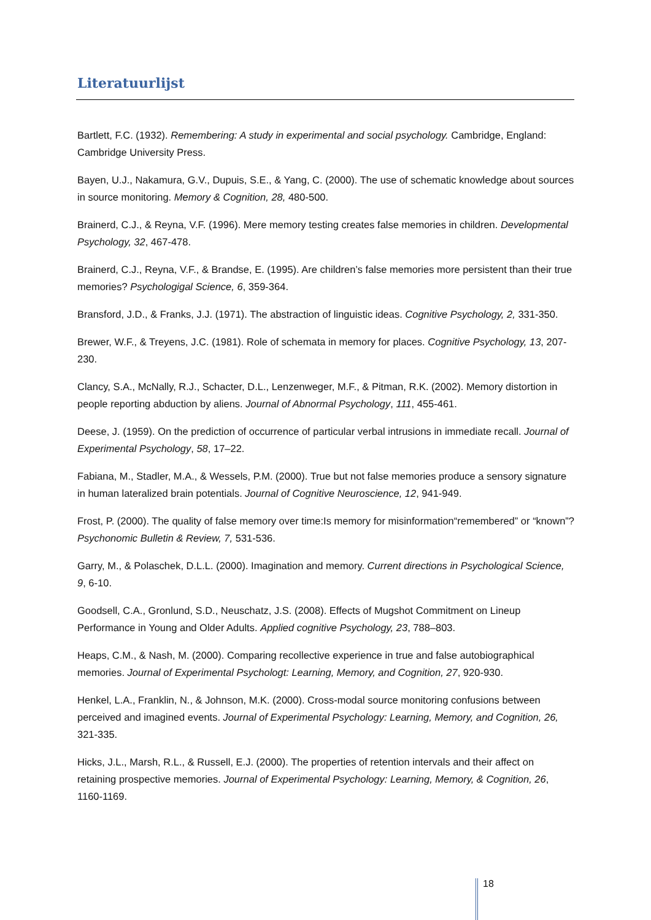Literatuurlijst
Bartlett, F.C. (1932). Remembering: A study in experimental and social psychology. Cambridge, England: Cambridge University Press.
Bayen, U.J., Nakamura, G.V., Dupuis, S.E., & Yang, C. (2000). The use of schematic knowledge about sources in source monitoring. Memory & Cognition, 28, 480-500.
Brainerd, C.J., & Reyna, V.F. (1996). Mere memory testing creates false memories in children. Developmental Psychology, 32, 467-478.
Brainerd, C.J., Reyna, V.F., & Brandse, E. (1995). Are children’s false memories more persistent than their true memories? Psychologigal Science, 6, 359-364.
Bransford, J.D., & Franks, J.J. (1971). The abstraction of linguistic ideas. Cognitive Psychology, 2, 331-350.
Brewer, W.F., & Treyens, J.C. (1981). Role of schemata in memory for places. Cognitive Psychology, 13, 207-230.
Clancy, S.A., McNally, R.J., Schacter, D.L., Lenzenweger, M.F., & Pitman, R.K. (2002). Memory distortion in people reporting abduction by aliens. Journal of Abnormal Psychology, 111, 455-461.
Deese, J. (1959). On the prediction of occurrence of particular verbal intrusions in immediate recall. Journal of Experimental Psychology, 58, 17–22.
Fabiana, M., Stadler, M.A., & Wessels, P.M. (2000). True but not false memories produce a sensory signature in human lateralized brain potentials. Journal of Cognitive Neuroscience, 12, 941-949.
Frost, P. (2000). The quality of false memory over time:Is memory for misinformation“remembered” or “known”? Psychonomic Bulletin & Review, 7, 531-536.
Garry, M., & Polaschek, D.L.L. (2000). Imagination and memory. Current directions in Psychological Science, 9, 6-10.
Goodsell, C.A., Gronlund, S.D., Neuschatz, J.S. (2008). Effects of Mugshot Commitment on Lineup Performance in Young and Older Adults. Applied cognitive Psychology, 23, 788–803.
Heaps, C.M., & Nash, M. (2000). Comparing recollective experience in true and false autobiographical memories. Journal of Experimental Psychologt: Learning, Memory, and Cognition, 27, 920-930.
Henkel, L.A., Franklin, N., & Johnson, M.K. (2000). Cross-modal source monitoring confusions between perceived and imagined events. Journal of Experimental Psychology: Learning, Memory, and Cognition, 26, 321-335.
Hicks, J.L., Marsh, R.L., & Russell, E.J. (2000). The properties of retention intervals and their affect on retaining prospective memories. Journal of Experimental Psychology: Learning, Memory, & Cognition, 26, 1160-1169.
18